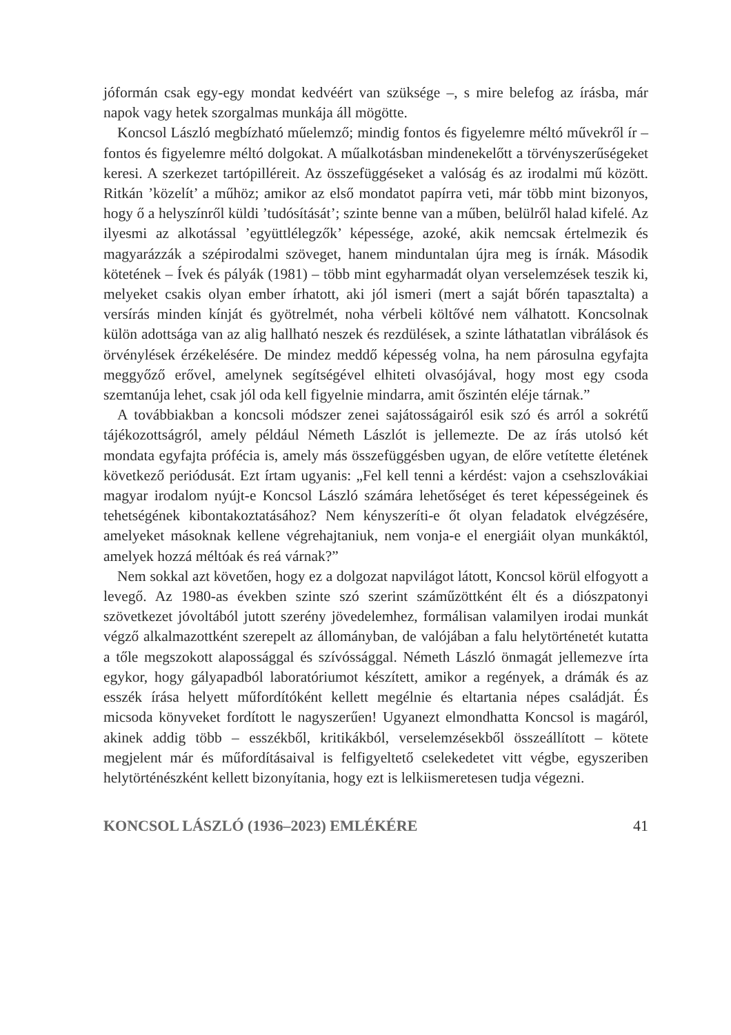jóformán csak egy-egy mondat kedvéért van szüksége –, s mire belefog az írásba, már napok vagy hetek szorgalmas munkája áll mögötte.
Koncsol László megbízható műelemző; mindig fontos és figyelemre méltó művekről ír – fontos és figyelemre méltó dolgokat. A műalkotásban mindenekelőtt a törvényszerűségeket keresi. A szerkezet tartópilléreit. Az összefüggéseket a valóság és az irodalmi mű között. Ritkán ’közelít’ a műhöz; amikor az első mondatot papírra veti, már több mint bizonyos, hogy ő a helyszínről küldi ’tudósítását’; szinte benne van a műben, belülről halad kifelé. Az ilyesmi az alkotással ’együttlélegzők’ képessége, azoké, akik nemcsak értelmezik és magyarázzák a szépirodalmi szöveget, hanem minduntalan újra meg is írnák. Második kötetének – Ívek és pályák (1981) – több mint egyharmadát olyan verselemzések teszik ki, melyeket csakis olyan ember írhatott, aki jól ismeri (mert a saját bőrén tapasztalta) a versírás minden kínját és gyötrelmét, noha vérbeli költővé nem válhatott. Koncsolnak külön adottsága van az alig hallható neszek és rezdülések, a szinte láthatatlan vibrálások és örvénylések érzékelésére. De mindez meddő képesség volna, ha nem párosulna egyfajta meggyőző erővel, amelynek segítségével elhiteti olvasójával, hogy most egy csoda szemtanúja lehet, csak jól oda kell figyelnie mindarra, amit őszintén eléje tárnak.”
A továbbiakban a koncsoli módszer zenei sajátosságairól esik szó és arról a sokrétű tájékozottságról, amely például Németh Lászlót is jellemezte. De az írás utolsó két mondata egyfajta prófécia is, amely más összefüggésben ugyan, de előre vetítette életének következő periódusát. Ezt írtam ugyanis: „Fel kell tenni a kérdést: vajon a csehszlovákiai magyar irodalom nyújt-e Koncsol László számára lehetőséget és teret képességeinek és tehetségének kibontakoztatásához? Nem kényszeríti-e őt olyan feladatok elvégzésére, amelyeket másoknak kellene végrehajtaniuk, nem vonja-e el energiáit olyan munkáktól, amelyek hozzá méltóak és reá várnak?”
Nem sokkal azt követően, hogy ez a dolgozat napvilágot látott, Koncsol körül elfogyott a levegő. Az 1980-as években szinte szó szerint száműzöttként élt és a diószpatonyi szövetkezet jóvoltából jutott szerény jövedelemhez, formálisan valamilyen irodai munkát végző alkalmazottként szerepelt az állományban, de valójában a falu helytörténetét kutatta a tőle megszokott alapossággal és szívóssággal. Németh László önmagát jellemezve írta egykor, hogy gályapadból laboratóriumot készített, amikor a regények, a drámák és az esszék írása helyett műfordítóként kellett megélnie és eltartania népes családját. És micsoda könyveket fordított le nagyszerűen! Ugyanezt elmondhatta Koncsol is magáról, akinek addig több – esszékből, kritikákból, verselemzésekből összeállított – kötete megjelent már és műfordításaival is felfigyeltető cselekedetet vitt végbe, egyszeriben helytörténészként kellett bizonyítania, hogy ezt is lelkiismeretesen tudja végezni.
KONCSOL LÁSZLÓ (1936–2023) EMLÉKÉRE 41